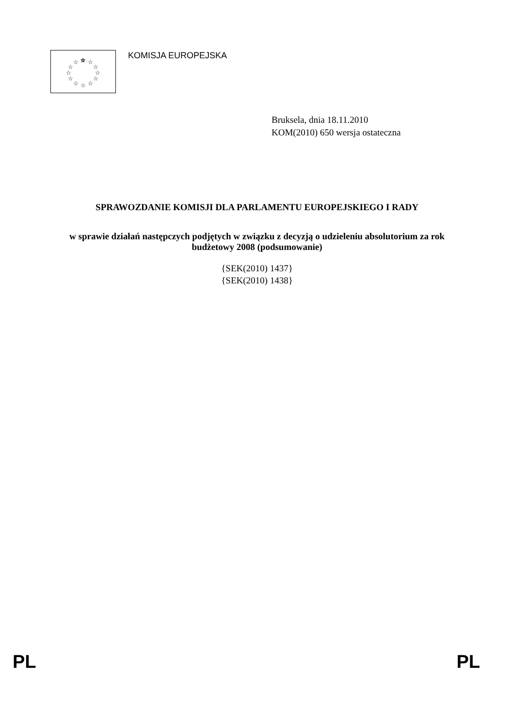☆
☆
☆
☆
☆
☆
☆
☆
☆
☆
☆
☆
☆
KOMISJA EUROPEJSKA
Bruksela, dnia 18.11.2010
KOM(2010) 650 wersja ostateczna
SPRAWOZDANIE KOMISJI DLA PARLAMENTU EUROPEJSKIEGO I RADY
w sprawie działań następczych podjętych w związku z decyzją o udzieleniu absolutorium za rok budżetowy 2008 (podsumowanie)
{SEK(2010) 1437}
{SEK(2010) 1438}
PL PL